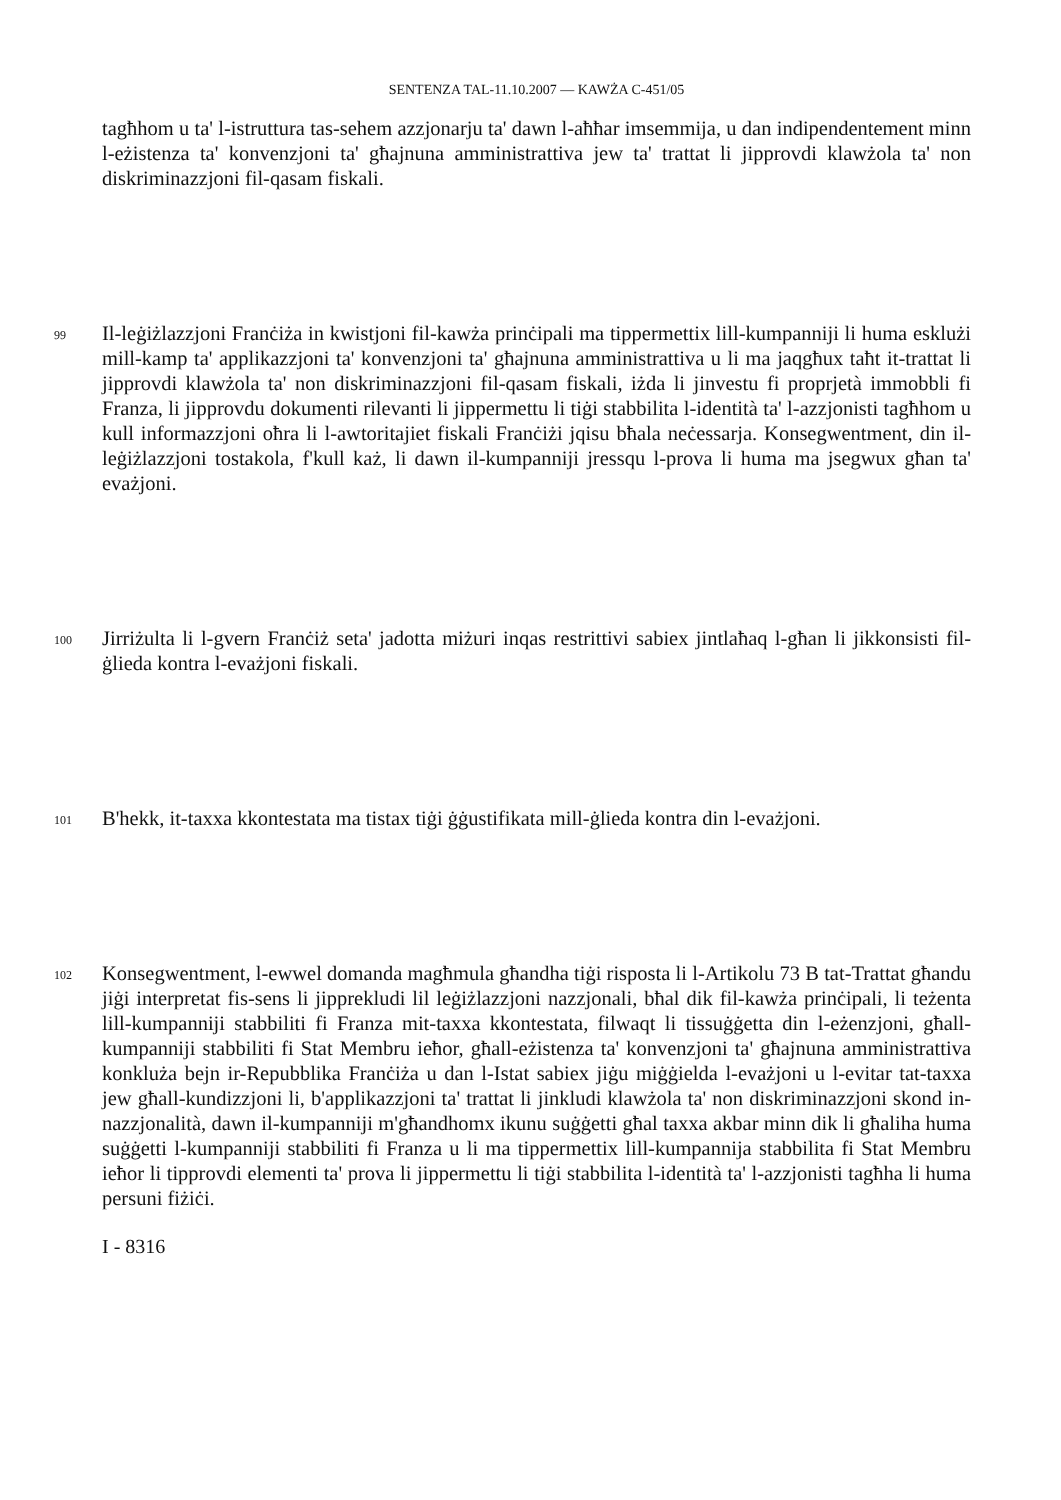SENTENZA TAL-11.10.2007 — KAWŻA C-451/05
tagħhom u ta' l-istruttura tas-sehem azzjonarju ta' dawn l-aħħar imsemmija, u dan indipendentement minn l-eżistenza ta' konvenzjoni ta' għajnuna amministrattiva jew ta' trattat li jipprovdi klawżola ta' non diskriminazzjoni fil-qasam fiskali.
99
Il-leġiżlazzjoni Franċiża in kwistjoni fil-kawża prinċipali ma tippermettix lill-kumpanniji li huma esklużi mill-kamp ta' applikazzjoni ta' konvenzjoni ta' għajnuna amministrattiva u li ma jaqgħux taħt it-trattat li jipprovdi klawżola ta' non diskriminazzjoni fil-qasam fiskali, iżda li jinvestu fi proprjetà immobbli fi Franza, li jipprovdu dokumenti rilevanti li jippermettu li tiġi stabbilita l-identità ta' l-azzjonisti tagħhom u kull informazzjoni oħra li l-awtoritajiet fiskali Franċiżi jqisu bħala neċessarja. Konsegwentment, din il-leġiżlazzjoni tostakola, f'kull każ, li dawn il-kumpanniji jressqu l-prova li huma ma jsegwux għan ta' evażjoni.
100
Jirriżulta li l-gvern Franċiż seta' jadotta miżuri inqas restrittivi sabiex jintlaħaq l-għan li jikkonsisti fil-ġlieda kontra l-evażjoni fiskali.
101
B'hekk, it-taxxa kkontestata ma tistax tiġi ġġustifikata mill-ġlieda kontra din l-evażjoni.
102
Konsegwentment, l-ewwel domanda magħmula għandha tiġi risposta li l-Artikolu 73 B tat-Trattat għandu jiġi interpretat fis-sens li jipprekludi lil leġiżlazzjoni nazzjonali, bħal dik fil-kawża prinċipali, li teżenta lill-kumpanniji stabbiliti fi Franza mit-taxxa kkontestata, filwaqt li tissuġġetta din l-eżenzjoni, għall-kumpanniji stabbiliti fi Stat Membru ieħor, għall-eżistenza ta' konvenzjoni ta' għajnuna amministrattiva konkluża bejn ir-Repubblika Franċiża u dan l-Istat sabiex jiġu miġġielda l-evażjoni u l-evitar tat-taxxa jew għall-kundizzjoni li, b'applikazzjoni ta' trattat li jinkludi klawżola ta' non diskriminazzjoni skond in-nazzjonalità, dawn il-kumpanniji m'għandhomx ikunu suġġetti għal taxxa akbar minn dik li għaliha huma suġġetti l-kumpanniji stabbiliti fi Franza u li ma tippermettix lill-kumpannija stabbilita fi Stat Membru ieħor li tipprovdi elementi ta' prova li jippermettu li tiġi stabbilita l-identità ta' l-azzjonisti tagħha li huma persuni fiżiċi.
I - 8316